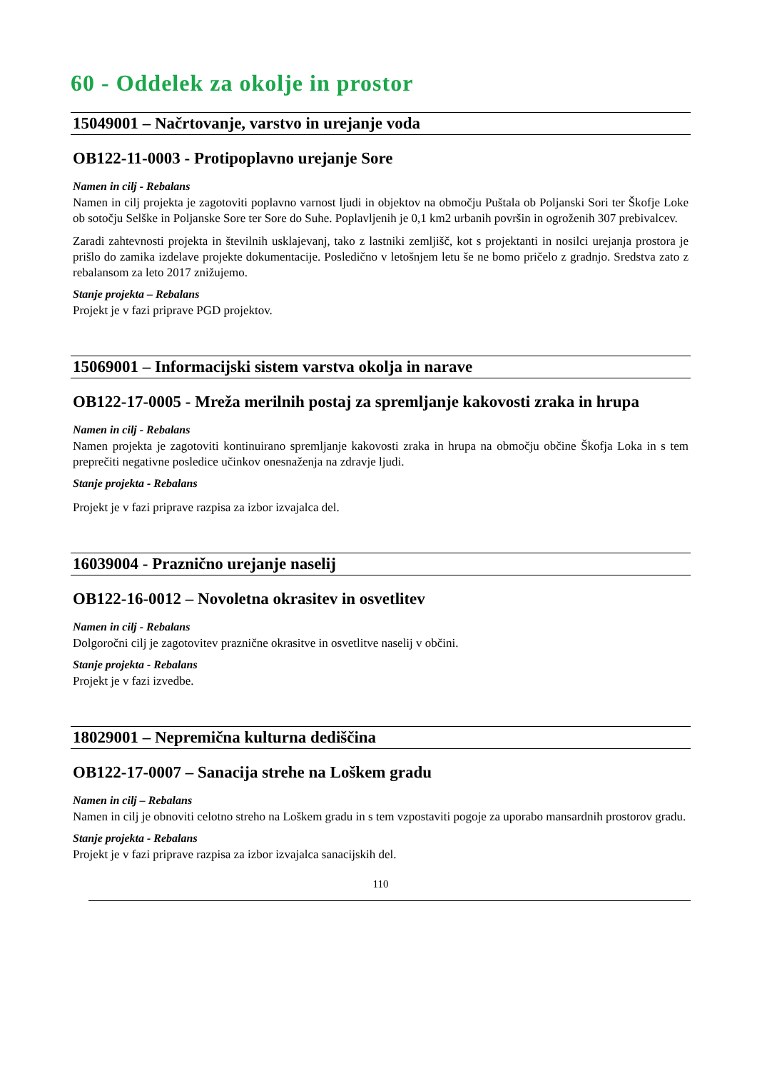60 - Oddelek za okolje in prostor
15049001 – Načrtovanje, varstvo in urejanje voda
OB122-11-0003 - Protipoplavno urejanje Sore
Namen in cilj - Rebalans
Namen in cilj projekta je zagotoviti poplavno varnost ljudi in objektov na območju Puštala ob Poljanski Sori ter Škofje Loke ob sotočju Selške in Poljanske Sore ter Sore do Suhe. Poplavljenih je 0,1 km2 urbanih površin in ogroženih 307 prebivalcev.
Zaradi zahtevnosti projekta in številnih usklajevanj, tako z lastniki zemljišč, kot s projektanti in nosilci urejanja prostora je prišlo do zamika izdelave projekte dokumentacije. Posledično v letošnjem letu še ne bomo pričelo z gradnjo. Sredstva zato z rebalansom za leto 2017 znižujemo.
Stanje projekta – Rebalans
Projekt je v fazi priprave PGD projektov.
15069001 – Informacijski sistem varstva okolja in narave
OB122-17-0005 - Mreža merilnih postaj za spremljanje kakovosti zraka in hrupa
Namen in cilj - Rebalans
Namen projekta je zagotoviti kontinuirano spremljanje kakovosti zraka in hrupa na območju občine Škofja Loka in s tem preprečiti negativne posledice učinkov onesnaženja na zdravje ljudi.
Stanje projekta - Rebalans
Projekt je v fazi priprave razpisa za izbor izvajalca del.
16039004 - Praznično urejanje naselij
OB122-16-0012 – Novoletna okrasitev in osvetlitev
Namen in cilj - Rebalans
Dolgoročni cilj je zagotovitev praznične okrasitve in osvetlitve naselij v občini.
Stanje projekta - Rebalans
Projekt je v fazi izvedbe.
18029001 – Nepremična kulturna dediščina
OB122-17-0007 – Sanacija strehe na Loškem gradu
Namen in cilj – Rebalans
Namen in cilj je obnoviti celotno streho na Loškem gradu in s tem vzpostaviti pogoje za uporabo mansardnih prostorov gradu.
Stanje projekta - Rebalans
Projekt je v fazi priprave razpisa za izbor izvajalca sanacijskih del.
110